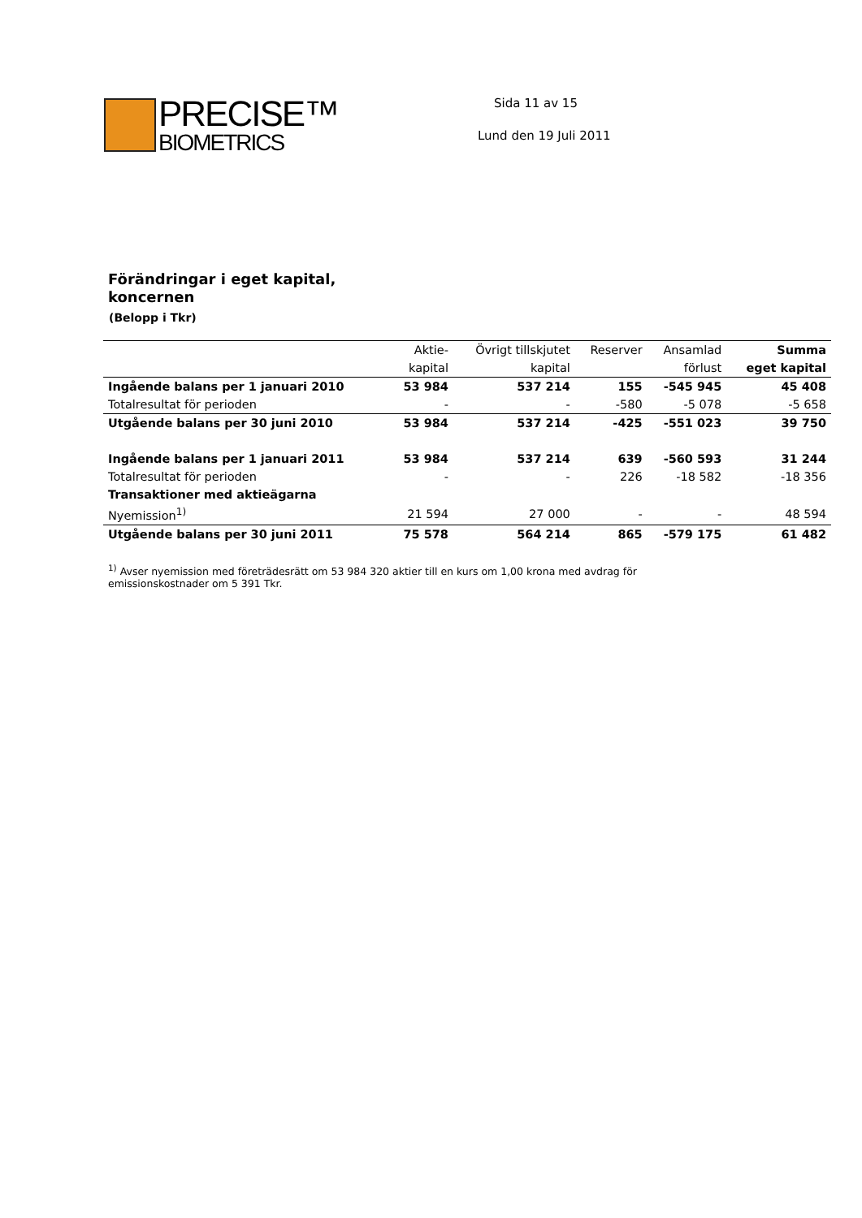PRECISE™
BIOMETRICS
Sida 11 av 15
Lund den 19 Juli 2011
Förändringar i eget kapital,
koncernen
(Belopp i Tkr)
| | Aktie- | Övrigt tillskjutet | Reserver | Ansamlad | Summa |
| --- | --- | --- | --- | --- | --- |
| | kapital | kapital | | förlust | eget kapital |
| Ingående balans per 1 januari 2010 | 53 984 | 537 214 | 155 | -545 945 | 45 408 |
| Totalresultat för perioden | - | - | -580 | -5 078 | -5 658 |
| Utgående balans per 30 juni 2010 | 53 984 | 537 214 | -425 | -551 023 | 39 750 |
| Ingående balans per 1 januari 2011 | 53 984 | 537 214 | 639 | -560 593 | 31 244 |
| Totalresultat för perioden | - | - | 226 | -18 582 | -18 356 |
| Transaktioner med aktieägarna | | | | | |
| Nyemission<sup>1)</sup> | 21 594 | 27 000 | - | - | 48 594 |
| Utgående balans per 30 juni 2011 | 75 578 | 564 214 | 865 | -579 175 | 61 482 |
<sup>1)</sup> Avser nyemission med företrädesrätt om 53 984 320 aktier till en kurs om 1,00 krona med avdrag för emissionskostnader om 5 391 Tkr.